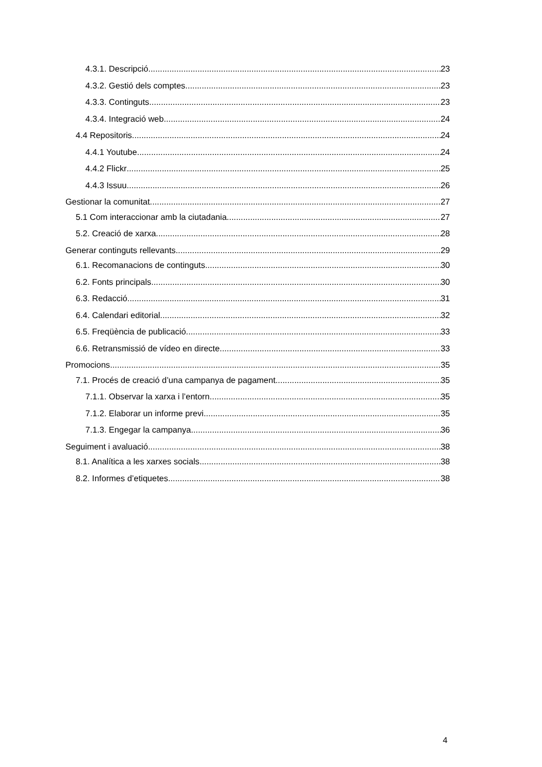4.3.1. Descripció 23
4.3.2. Gestió dels comptes 23
4.3.3. Continguts 23
4.3.4. Integració web 24
4.4 Repositoris 24
4.4.1 Youtube 24
4.4.2 Flickr 25
4.4.3 Issuu 26
Gestionar la comunitat 27
5.1 Com interaccionar amb la ciutadania 27
5.2. Creació de xarxa 28
Generar continguts rellevants 29
6.1. Recomanacions de continguts 30
6.2. Fonts principals 30
6.3. Redacció 31
6.4. Calendari editorial 32
6.5. Freqüència de publicació 33
6.6. Retransmissió de vídeo en directe 33
Promocions 35
7.1. Procés de creació d’una campanya de pagament 35
7.1.1. Observar la xarxa i l’entorn 35
7.1.2. Elaborar un informe previ 35
7.1.3. Engegar la campanya 36
Seguiment i avaluació 38
8.1. Analítica a les xarxes socials 38
8.2. Informes d’etiquetes 38
4